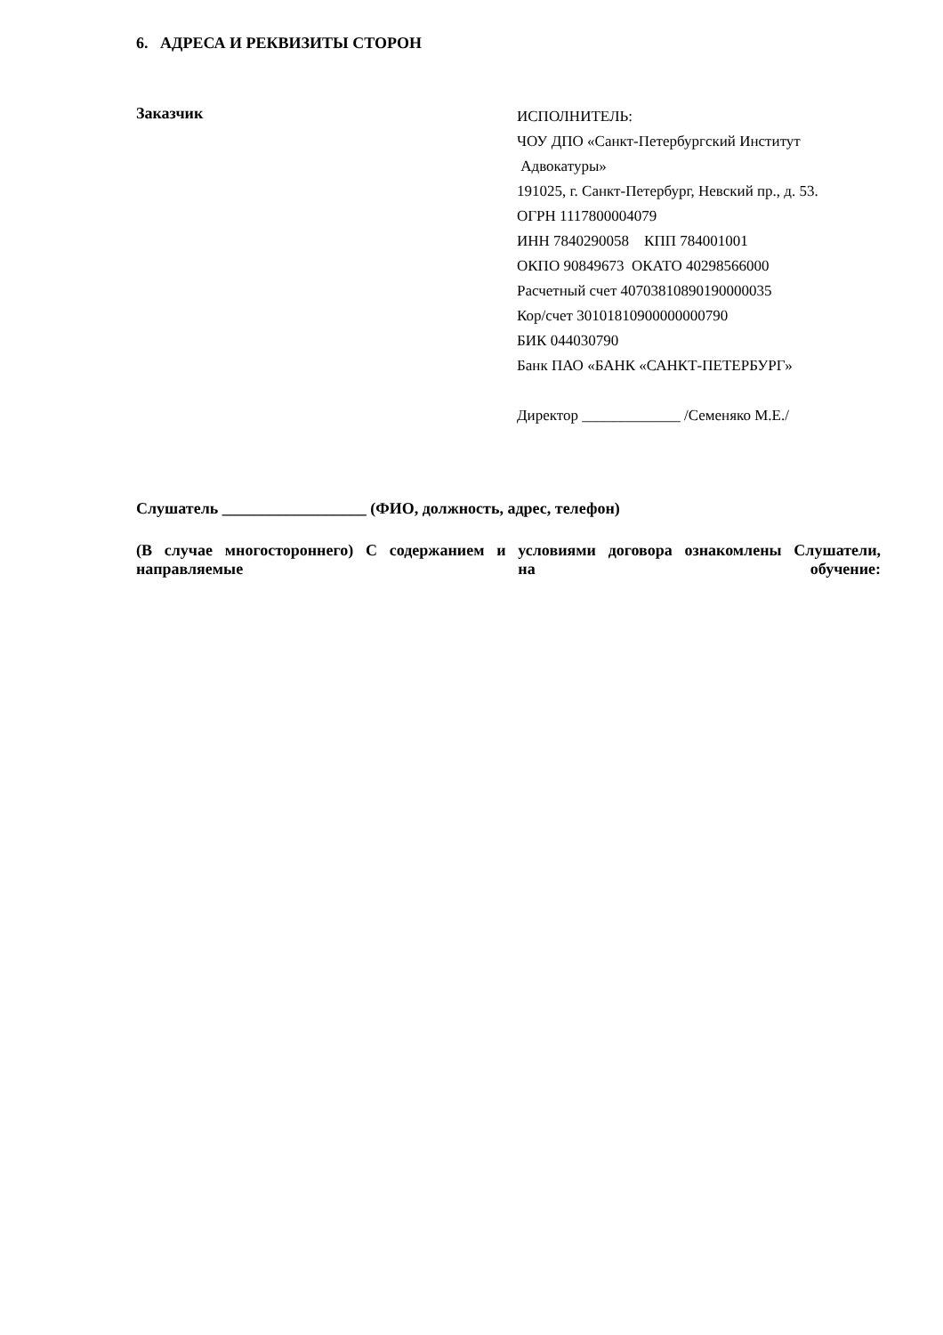6. АДРЕСА И РЕКВИЗИТЫ СТОРОН
Заказчик
ИСПОЛНИТЕЛЬ:
ЧОУ ДПО «Санкт-Петербургский Институт
Адвокатуры»
191025, г. Санкт-Петербург, Невский пр., д. 53.
ОГРН 1117800004079
ИНН 7840290058 КПП 784001001
ОКПО 90849673 ОКАТО 40298566000
Расчетный счет 40703810890190000035
Кор/счет 30101810900000000790
БИК 044030790
Банк ПАО «БАНК «САНКТ-ПЕТЕРБУРГ»
Директор _____________ /Семеняко М.Е./
Слушатель __________________ (ФИО, должность, адрес, телефон)
(В случае многостороннего) С содержанием и условиями договора ознакомлены Слушатели, направляемые на обучение: